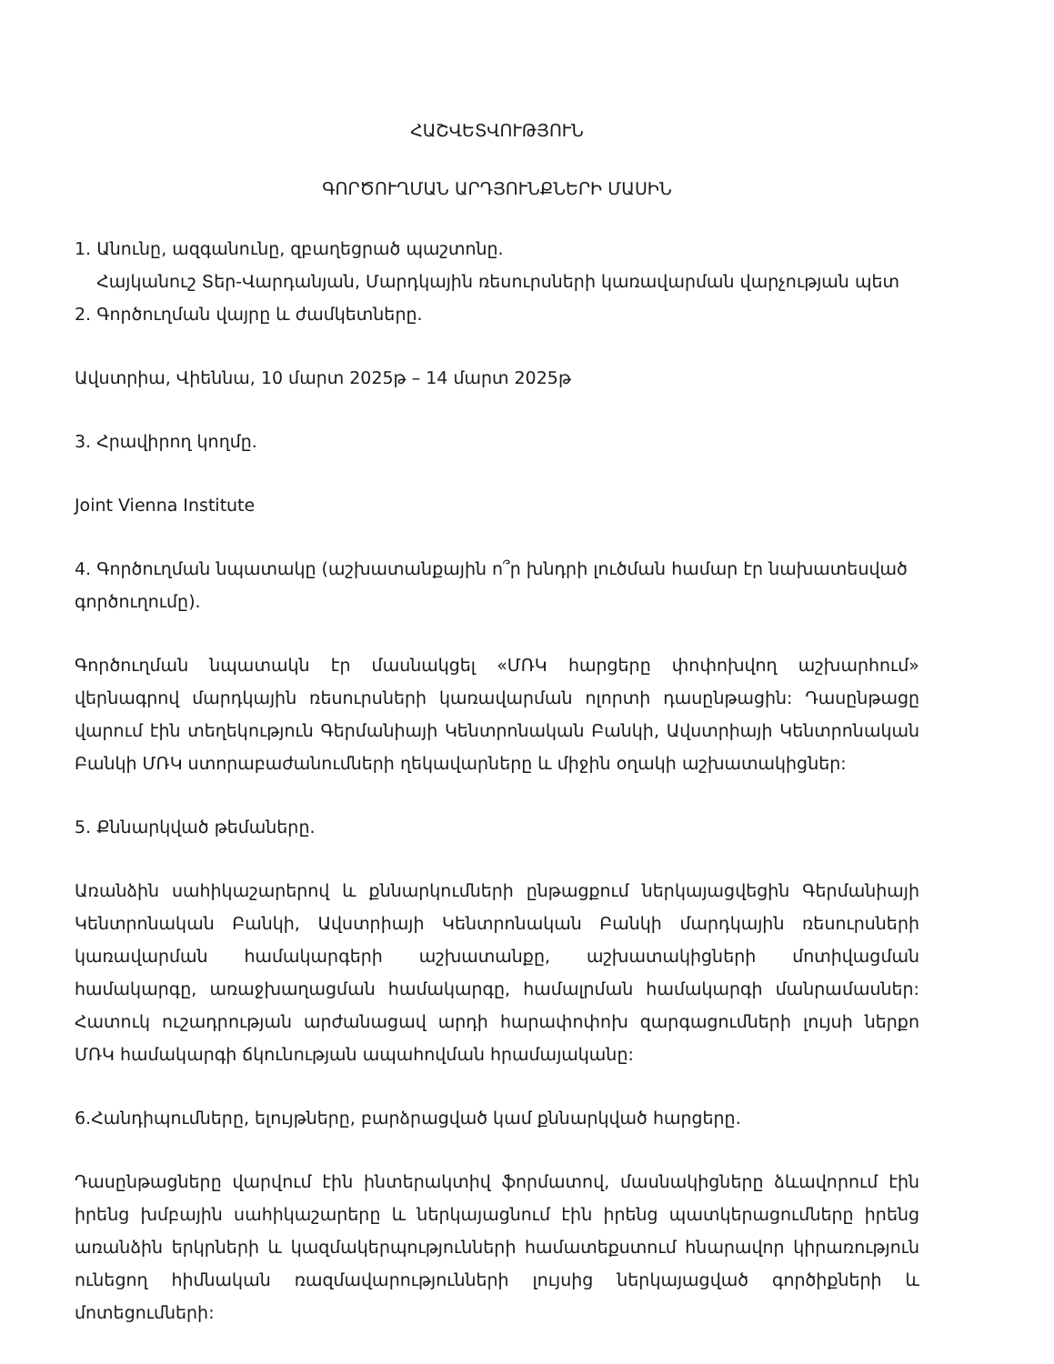ՀԱՇՎԵՏՎՈՒԹՅՈՒՆ
ԳՈՐԾՈՒՂՄԱՆ ԱՐԴՅՈՒՆՔՆԵՐԻ ՄԱՍԻՆ
1. Անունը, ազգանունը, զբաղեցրած պաշտոնը.
Հայկանուշ Տեր-Վարդանյան, Մարդկային ռեսուրսների կառավարման վարչության պետ
2. Գործուղման վայրը և ժամկետները.
Ավստրիա, Վիեննա, 10 մարտ 2025թ – 14 մարտ 2025թ
3. Հրավիրող կողմը.
Joint Vienna Institute
4. Գործուղման նպատակը (աշխատանքային ո՞ր խնդրի լուծման համար էր նախատեսված գործուղումը).
Գործուղման նպատակն էր մասնակցել «ՄՌԿ հարցերը փոփոխվող աշխարհում» վերնագրով մարդկային ռեսուրսների կառավարման ոլորտի դասընթացին: Դասընթացը վարում էին տեղեկություն Գերմանիայի Կենտրոնական Բանկի, Ավստրիայի Կենտրոնական Բանկի ՄՌԿ ստորաբաժանումների ղեկավարները և միջին օղակի աշխատակիցներ:
5. Քննարկված թեմաները.
Առանձին սահիկաշարերով և քննարկումների ընթացքում ներկայացվեցին Գերմանիայի Կենտրոնական Բանկի, Ավստրիայի Կենտրոնական Բանկի մարդկային ռեսուրսների կառավարման համակարգերի աշխատանքը, աշխատակիցների մոտիվացման համակարգը, առաջխաղացման համակարգը, համալրման համակարգի մանրամասներ: Հատուկ ուշադրության արժանացավ արդի հարափոփոխ զարգացումների լույսի ներքո ՄՌԿ համակարգի ճկունության ապահովման հրամայականը:
6.Հանդիպումները, ելույթները, բարձրացված կամ քննարկված հարցերը.
Դասընթացները վարվում էին ինտերակտիվ ֆորմատով, մասնակիցները ձևավորում էին իրենց խմբային սահիկաշարերը և ներկայացնում էին իրենց պատկերացումները իրենց առանձին երկրների և կազմակերպությունների համատեքստում հնարավոր կիրառություն ունեցող հիմնական ռազմավարությունների լույսից ներկայացված գործիքների և մոտեցումների: